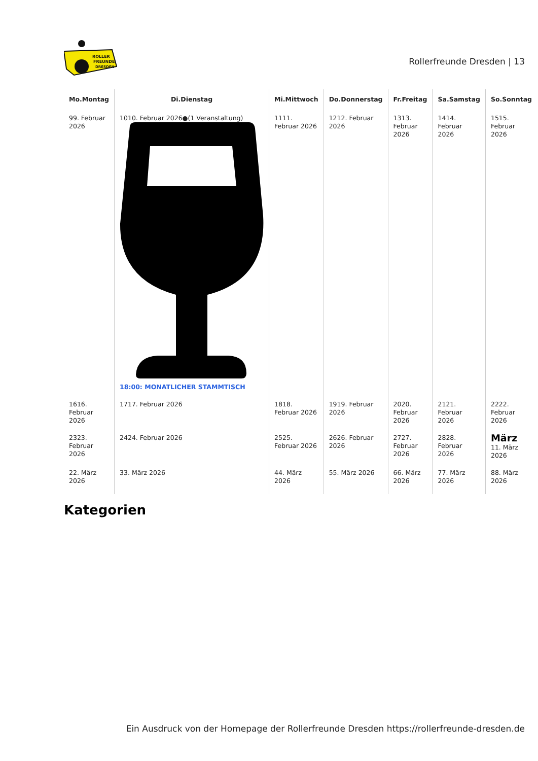ROLLER
FREUNDE
DRESDEN
Rollerfreunde Dresden | 13
| Mo.Montag | Di.Dienstag | Mi.Mittwoch | Do.Donnerstag | Fr.Freitag | Sa.Samstag | So.Sonntag |
| --- | --- | --- | --- | --- | --- | --- |
| 99. Februar 2026 | 1010. Februar 2026●(1 Veranstaltung) 18:00: MONATLICHER STAMMTISCH | 1111. Februar 2026 | 1212. Februar 2026 | 1313. Februar 2026 | 1414. Februar 2026 | 1515. Februar 2026 |
| 1616. Februar 2026 | 1717. Februar 2026 | 1818. Februar 2026 | 1919. Februar 2026 | 2020. Februar 2026 | 2121. Februar 2026 | 2222. Februar 2026 |
| 2323. Februar 2026 | 2424. Februar 2026 | 2525. Februar 2026 | 2626. Februar 2026 | 2727. Februar 2026 | 2828. Februar 2026 | März 11. März 2026 |
| 22. März 2026 | 33. März 2026 | 44. März 2026 | 55. März 2026 | 66. März 2026 | 77. März 2026 | 88. März 2026 |
Kategorien
Ein Ausdruck von der Homepage der Rollerfreunde Dresden https://rollerfreunde-dresden.de